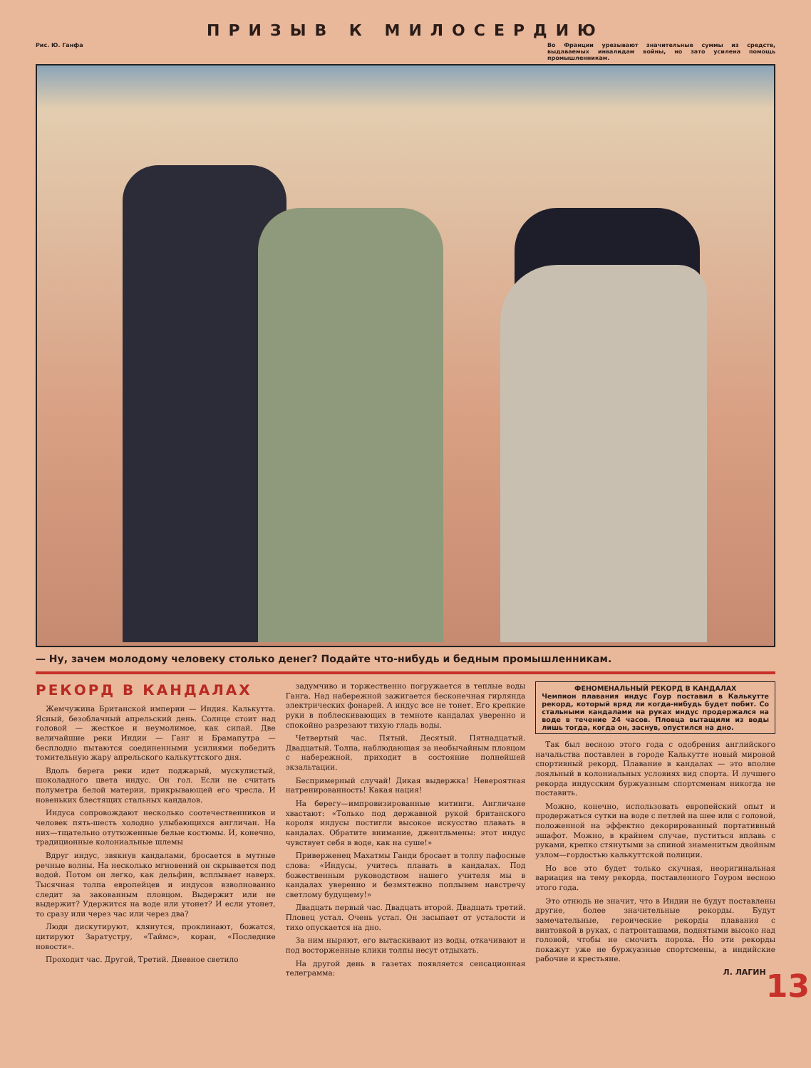ПРИЗЫВ К МИЛОСЕРДИЮ
Рис. Ю. Ганфа Во Франции урезывают значительные суммы из средств, выдаваемых инвалидам войны, но зато усилена помощь промышленникам.
— Ну, зачем молодому человеку столько денег? Подайте что-нибудь и бедным промышленникам.
РЕКОРД В КАНДАЛАХ
Жемчужина Британской империи — Индия. Калькутта. Ясный, безоблачный апрельский день. Солнце стоит над головой — жесткое и неумолимое, как сипай. Две величайшие реки Индии — Ганг и Брамапутра — бесплодно пытаются соединенными усилиями победить томительную жару апрельского калькуттского дня.
Вдоль берега реки идет поджарый, мускулистый, шоколадного цвета индус. Он гол. Если не считать полуметра белой материи, прикрывающей его чресла. И новеньких блестящих стальных кандалов.
Индуса сопровождают несколько соотечественников и человек пять-шесть холодно улыбающихся англичан. На них—тщательно отутюженные белые костюмы. И, конечно, традиционные колониальные шлемы
Вдруг индус, звякнув кандалами, бросается в мутные речные волны. На несколько мгновений он скрывается под водой. Потом он легко, как дельфин, всплывает наверх. Тысячная толпа европейцев и индусов взволнованно следит за закованным пловцом. Выдержит или не выдержит? Удержится на воде или утонет? И если утонет, то сразу или через час или через два?
Люди дискутируют, клянутся, проклинают, божатся, цитируют Заратустру, «Таймс», коран, «Последние новости».
Проходит час. Другой, Третий. Дневное светило
задумчиво и торжественно погружается в теплые воды Ганга. Над набережной зажигается бесконечная гирлянда электрических фонарей. А индус все не тонет. Его крепкие руки в поблескивающих в темноте кандалах уверенно и спокойно разрезают тихую гладь воды.
Четвертый час. Пятый. Десятый. Пятнадцатый. Двадцатый. Толпа, наблюдающая за необычайным пловцом с набережной, приходит в состояние полнейшей экзальтации.
Беспримерный случай! Дикая выдержка! Невероятная натренированность! Какая нация!
На берегу—импровизированные митинги. Англичане хвастают: «Только под державной рукой британского короля индусы постигли высокое искусство плавать в кандалах. Обратите внимание, джентльмены: этот индус чувствует себя в воде, как на суше!»
Приверженец Махатмы Ганди бросает в толпу пафосные слова: «Индусы, учитесь плавать в кандалах. Под божественным руководством нашего учителя мы в кандалах уверенно и безмятежно поплывем навстречу светлому будущему!»
Двадцать первый час. Двадцать второй. Двадцать третий. Пловец устал. Очень устал. Он засыпает от усталости и тихо опускается на дно.
За ним ныряют, его вытаскивают из воды, откачивают и под восторженные клики толпы несут отдыхать.
На другой день в газетах появляется сенсационная телеграмма:
ФЕНОМЕНАЛЬНЫЙ РЕКОРД В КАНДАЛАХ
Чемпион плавания индус Гоур поставил в Калькутте рекорд, который вряд ли когда-нибудь будет побит. Со стальными кандалами на руках индус продержался на воде в течение 24 часов. Пловца вытащили из воды лишь тогда, когда он, заснув, опустился на дно.
Так был весною этого года с одобрения английского начальства поставлен в городе Калькутте новый мировой спортивный рекорд. Плавание в кандалах — это вполне лояльный в колониальных условиях вид спорта. И лучшего рекорда индусским буржуазным спортсменам никогда не поставить.
Можно, конечно, использовать европейский опыт и продержаться сутки на воде с петлей на шее или с головой, положенной на эффектно декорированный портативный эшафот. Можно, в крайнем случае, пуститься вплавь с руками, крепко стянутыми за спиной знаменитым двойным узлом—гордостью калькуттской полиции.
Но все это будет только скучная, неоригинальная вариация на тему рекорда, поставленного Гоуром весною этого года.
Это отнюдь не значит, что в Индии не будут поставлены другие, более значительные рекорды. Будут замечательные, героические рекорды плавания с винтовкой в руках, с патронташами, поднятыми высоко над головой, чтобы не смочить пороха. Но эти рекорды покажут уже не буржуазные спортсмены, а индийские рабочие и крестьяне.
13
Л. ЛАГИН